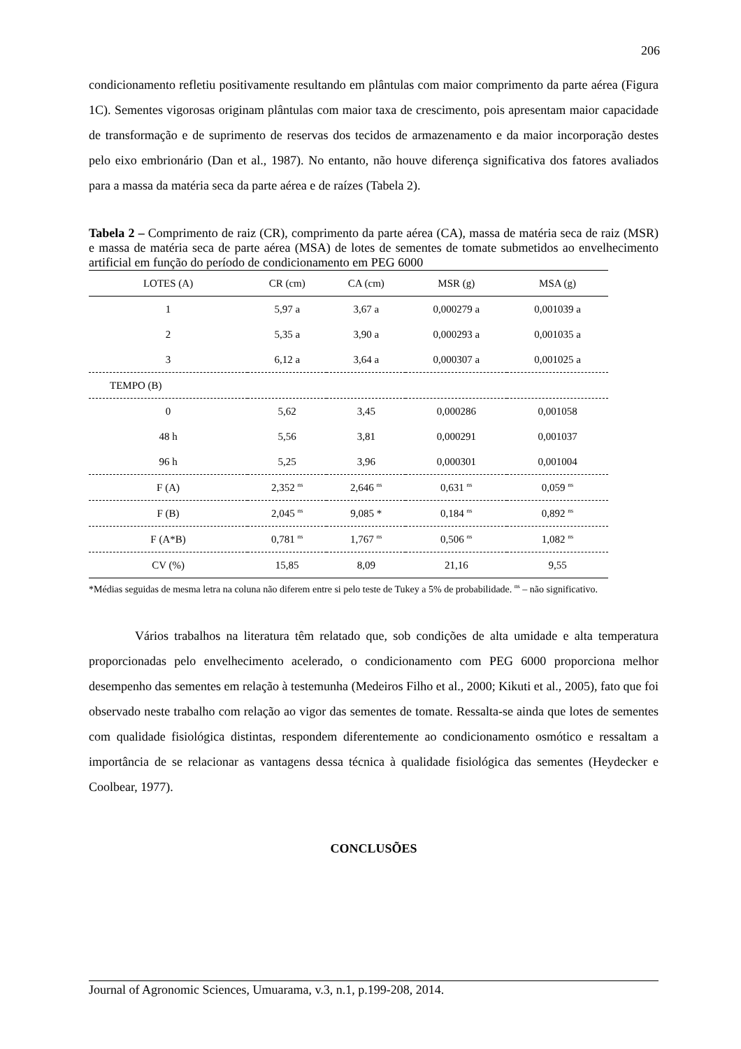206
condicionamento refletiu positivamente resultando em plântulas com maior comprimento da parte aérea (Figura 1C). Sementes vigorosas originam plântulas com maior taxa de crescimento, pois apresentam maior capacidade de transformação e de suprimento de reservas dos tecidos de armazenamento e da maior incorporação destes pelo eixo embrionário (Dan et al., 1987). No entanto, não houve diferença significativa dos fatores avaliados para a massa da matéria seca da parte aérea e de raízes (Tabela 2).
Tabela 2 – Comprimento de raiz (CR), comprimento da parte aérea (CA), massa de matéria seca de raiz (MSR) e massa de matéria seca de parte aérea (MSA) de lotes de sementes de tomate submetidos ao envelhecimento artificial em função do período de condicionamento em PEG 6000
| LOTES (A) | CR (cm) | CA (cm) | MSR (g) | MSA (g) |
| --- | --- | --- | --- | --- |
| 1 | 5,97 a | 3,67 a | 0,000279 a | 0,001039 a |
| 2 | 5,35 a | 3,90 a | 0,000293 a | 0,001035 a |
| 3 | 6,12 a | 3,64 a | 0,000307 a | 0,001025 a |
| TEMPO (B) | | | | |
| 0 | 5,62 | 3,45 | 0,000286 | 0,001058 |
| 48 h | 5,56 | 3,81 | 0,000291 | 0,001037 |
| 96 h | 5,25 | 3,96 | 0,000301 | 0,001004 |
| F (A) | 2,352 <sup>ns</sup> | 2,646 <sup>ns</sup> | 0,631 <sup>ns</sup> | 0,059 <sup>ns</sup> |
| F (B) | 2,045 <sup>ns</sup> | 9,085 * | 0,184 <sup>ns</sup> | 0,892 <sup>ns</sup> |
| F (A*B) | 0,781 <sup>ns</sup> | 1,767 <sup>ns</sup> | 0,506 <sup>ns</sup> | 1,082 <sup>ns</sup> |
| CV (%) | 15,85 | 8,09 | 21,16 | 9,55 |
*Médias seguidas de mesma letra na coluna não diferem entre si pelo teste de Tukey a 5% de probabilidade. <sup>ns</sup> – não significativo.
Vários trabalhos na literatura têm relatado que, sob condições de alta umidade e alta temperatura proporcionadas pelo envelhecimento acelerado, o condicionamento com PEG 6000 proporciona melhor desempenho das sementes em relação à testemunha (Medeiros Filho et al., 2000; Kikuti et al., 2005), fato que foi observado neste trabalho com relação ao vigor das sementes de tomate. Ressalta-se ainda que lotes de sementes com qualidade fisiológica distintas, respondem diferentemente ao condicionamento osmótico e ressaltam a importância de se relacionar as vantagens dessa técnica à qualidade fisiológica das sementes (Heydecker e Coolbear, 1977).
CONCLUSÕES
Journal of Agronomic Sciences, Umuarama, v.3, n.1, p.199-208, 2014.